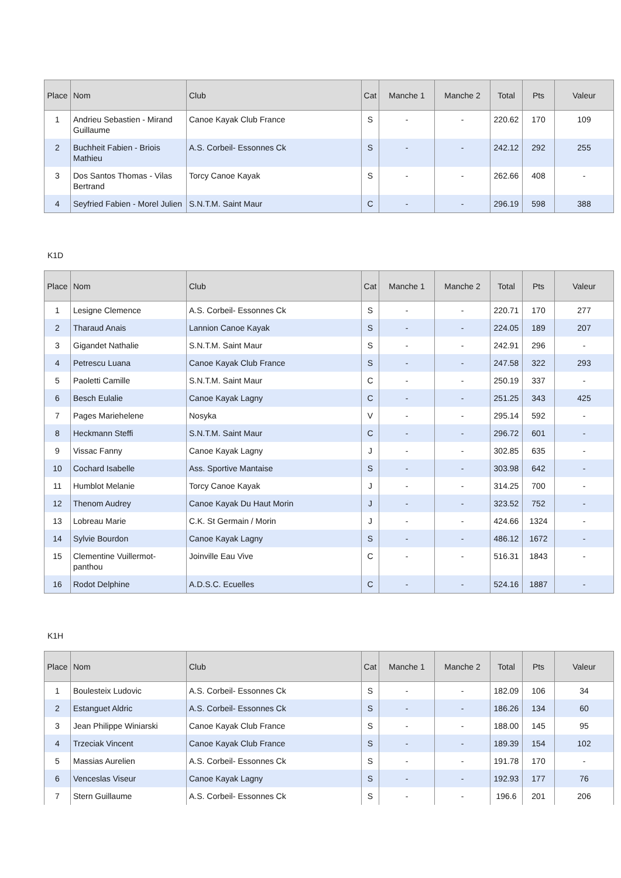| Place | Nom | Club | Cat | Manche 1 | Manche 2 | Total | Pts | Valeur |
| --- | --- | --- | --- | --- | --- | --- | --- | --- |
| 1 | Andrieu Sebastien - Mirand Guillaume | Canoe Kayak Club France | S | - | - | 220.62 | 170 | 109 |
| 2 | Buchheit Fabien - Briois Mathieu | A.S. Corbeil- Essonnes Ck | S | - | - | 242.12 | 292 | 255 |
| 3 | Dos Santos Thomas - Vilas Bertrand | Torcy Canoe Kayak | S | - | - | 262.66 | 408 | - |
| 4 | Seyfried Fabien - Morel Julien | S.N.T.M. Saint Maur | C | - | - | 296.19 | 598 | 388 |
K1D
| Place | Nom | Club | Cat | Manche 1 | Manche 2 | Total | Pts | Valeur |
| --- | --- | --- | --- | --- | --- | --- | --- | --- |
| 1 | Lesigne Clemence | A.S. Corbeil- Essonnes Ck | S | - | - | 220.71 | 170 | 277 |
| 2 | Tharaud Anais | Lannion Canoe Kayak | S | - | - | 224.05 | 189 | 207 |
| 3 | Gigandet Nathalie | S.N.T.M. Saint Maur | S | - | - | 242.91 | 296 | - |
| 4 | Petrescu Luana | Canoe Kayak Club France | S | - | - | 247.58 | 322 | 293 |
| 5 | Paoletti Camille | S.N.T.M. Saint Maur | C | - | - | 250.19 | 337 | - |
| 6 | Besch Eulalie | Canoe Kayak Lagny | C | - | - | 251.25 | 343 | 425 |
| 7 | Pages Mariehelene | Nosyka | V | - | - | 295.14 | 592 | - |
| 8 | Heckmann Steffi | S.N.T.M. Saint Maur | C | - | - | 296.72 | 601 | - |
| 9 | Vissac Fanny | Canoe Kayak Lagny | J | - | - | 302.85 | 635 | - |
| 10 | Cochard Isabelle | Ass. Sportive Mantaise | S | - | - | 303.98 | 642 | - |
| 11 | Humblot Melanie | Torcy Canoe Kayak | J | - | - | 314.25 | 700 | - |
| 12 | Thenom Audrey | Canoe Kayak Du Haut Morin | J | - | - | 323.52 | 752 | - |
| 13 | Lobreau Marie | C.K. St Germain / Morin | J | - | - | 424.66 | 1324 | - |
| 14 | Sylvie Bourdon | Canoe Kayak Lagny | S | - | - | 486.12 | 1672 | - |
| 15 | Clementine Vuillermot-panthou | Joinville Eau Vive | C | - | - | 516.31 | 1843 | - |
| 16 | Rodot Delphine | A.D.S.C. Ecuelles | C | - | - | 524.16 | 1887 | - |
K1H
| Place | Nom | Club | Cat | Manche 1 | Manche 2 | Total | Pts | Valeur |
| --- | --- | --- | --- | --- | --- | --- | --- | --- |
| 1 | Boulesteix Ludovic | A.S. Corbeil- Essonnes Ck | S | - | - | 182.09 | 106 | 34 |
| 2 | Estanguet Aldric | A.S. Corbeil- Essonnes Ck | S | - | - | 186.26 | 134 | 60 |
| 3 | Jean Philippe Winiarski | Canoe Kayak Club France | S | - | - | 188.00 | 145 | 95 |
| 4 | Trzeciak Vincent | Canoe Kayak Club France | S | - | - | 189.39 | 154 | 102 |
| 5 | Massias Aurelien | A.S. Corbeil- Essonnes Ck | S | - | - | 191.78 | 170 | - |
| 6 | Venceslas Viseur | Canoe Kayak Lagny | S | - | - | 192.93 | 177 | 76 |
| 7 | Stern Guillaume | A.S. Corbeil- Essonnes Ck | S | - | - | 196.6 | 201 | 206 |